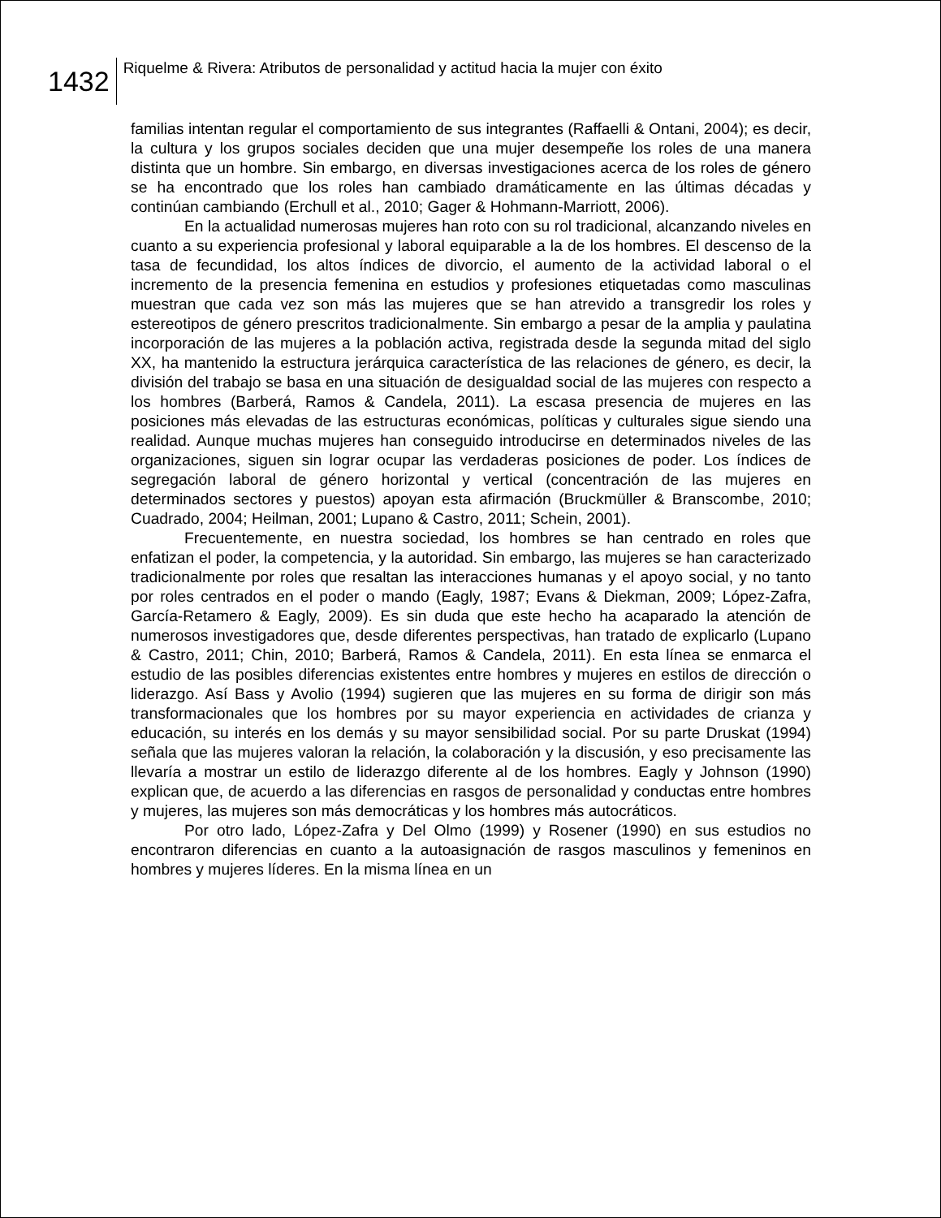1432
Riquelme & Rivera: Atributos de personalidad y actitud hacia la mujer con éxito
familias intentan regular el comportamiento de sus integrantes (Raffaelli & Ontani, 2004); es decir, la cultura y los grupos sociales deciden que una mujer desempeñe los roles de una manera distinta que un hombre. Sin embargo, en diversas investigaciones acerca de los roles de género se ha encontrado que los roles han cambiado dramáticamente en las últimas décadas y continúan cambiando (Erchull et al., 2010; Gager & Hohmann-Marriott, 2006).
En la actualidad numerosas mujeres han roto con su rol tradicional, alcanzando niveles en cuanto a su experiencia profesional y laboral equiparable a la de los hombres. El descenso de la tasa de fecundidad, los altos índices de divorcio, el aumento de la actividad laboral o el incremento de la presencia femenina en estudios y profesiones etiquetadas como masculinas muestran que cada vez son más las mujeres que se han atrevido a transgredir los roles y estereotipos de género prescritos tradicionalmente. Sin embargo a pesar de la amplia y paulatina incorporación de las mujeres a la población activa, registrada desde la segunda mitad del siglo XX, ha mantenido la estructura jerárquica característica de las relaciones de género, es decir, la división del trabajo se basa en una situación de desigualdad social de las mujeres con respecto a los hombres (Barberá, Ramos & Candela, 2011). La escasa presencia de mujeres en las posiciones más elevadas de las estructuras económicas, políticas y culturales sigue siendo una realidad. Aunque muchas mujeres han conseguido introducirse en determinados niveles de las organizaciones, siguen sin lograr ocupar las verdaderas posiciones de poder. Los índices de segregación laboral de género horizontal y vertical (concentración de las mujeres en determinados sectores y puestos) apoyan esta afirmación (Bruckmüller & Branscombe, 2010; Cuadrado, 2004; Heilman, 2001; Lupano & Castro, 2011; Schein, 2001).
Frecuentemente, en nuestra sociedad, los hombres se han centrado en roles que enfatizan el poder, la competencia, y la autoridad. Sin embargo, las mujeres se han caracterizado tradicionalmente por roles que resaltan las interacciones humanas y el apoyo social, y no tanto por roles centrados en el poder o mando (Eagly, 1987; Evans & Diekman, 2009; López-Zafra, García-Retamero & Eagly, 2009). Es sin duda que este hecho ha acaparado la atención de numerosos investigadores que, desde diferentes perspectivas, han tratado de explicarlo (Lupano & Castro, 2011; Chin, 2010; Barberá, Ramos & Candela, 2011). En esta línea se enmarca el estudio de las posibles diferencias existentes entre hombres y mujeres en estilos de dirección o liderazgo. Así Bass y Avolio (1994) sugieren que las mujeres en su forma de dirigir son más transformacionales que los hombres por su mayor experiencia en actividades de crianza y educación, su interés en los demás y su mayor sensibilidad social. Por su parte Druskat (1994) señala que las mujeres valoran la relación, la colaboración y la discusión, y eso precisamente las llevaría a mostrar un estilo de liderazgo diferente al de los hombres. Eagly y Johnson (1990) explican que, de acuerdo a las diferencias en rasgos de personalidad y conductas entre hombres y mujeres, las mujeres son más democráticas y los hombres más autocráticos.
Por otro lado, López-Zafra y Del Olmo (1999) y Rosener (1990) en sus estudios no encontraron diferencias en cuanto a la autoasignación de rasgos masculinos y femeninos en hombres y mujeres líderes. En la misma línea en un